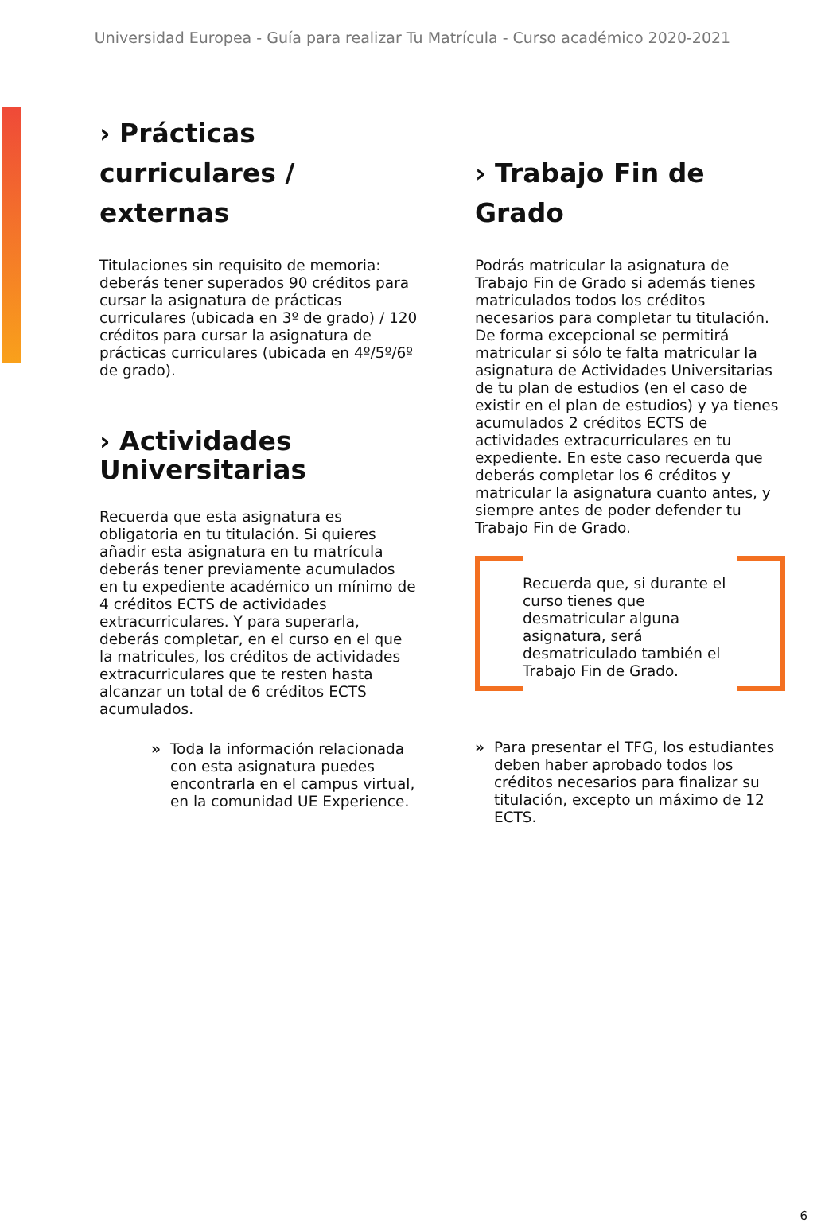Universidad Europea - Guía para realizar Tu Matrícula - Curso académico 2020-2021
› Prácticas curriculares / externas
Titulaciones sin requisito de memoria: deberás tener superados 90 créditos para cursar la asignatura de prácticas curriculares (ubicada en 3º de grado) / 120 créditos para cursar la asignatura de prácticas curriculares (ubicada en 4º/5º/6º de grado).
› Actividades Universitarias
Recuerda que esta asignatura es obligatoria en tu titulación. Si quieres añadir esta asignatura en tu matrícula deberás tener previamente acumulados en tu expediente académico un mínimo de 4 créditos ECTS de actividades extracurriculares. Y para superarla, deberás completar, en el curso en el que la matricules, los créditos de actividades extracurriculares que te resten hasta alcanzar un total de 6 créditos ECTS acumulados.
» Toda la información relacionada con esta asignatura puedes encontrarla en el campus virtual, en la comunidad UE Experience.
› Trabajo Fin de Grado
Podrás matricular la asignatura de Trabajo Fin de Grado si además tienes matriculados todos los créditos necesarios para completar tu titulación. De forma excepcional se permitirá matricular si sólo te falta matricular la asignatura de Actividades Universitarias de tu plan de estudios (en el caso de existir en el plan de estudios) y ya tienes acumulados 2 créditos ECTS de actividades extracurriculares en tu expediente. En este caso recuerda que deberás completar los 6 créditos y matricular la asignatura cuanto antes, y siempre antes de poder defender tu Trabajo Fin de Grado.
Recuerda que, si durante el curso tienes que desmatricular alguna asignatura, será desmatriculado también el Trabajo Fin de Grado.
» Para presentar el TFG, los estudiantes deben haber aprobado todos los créditos necesarios para finalizar su titulación, excepto un máximo de 12 ECTS.
6